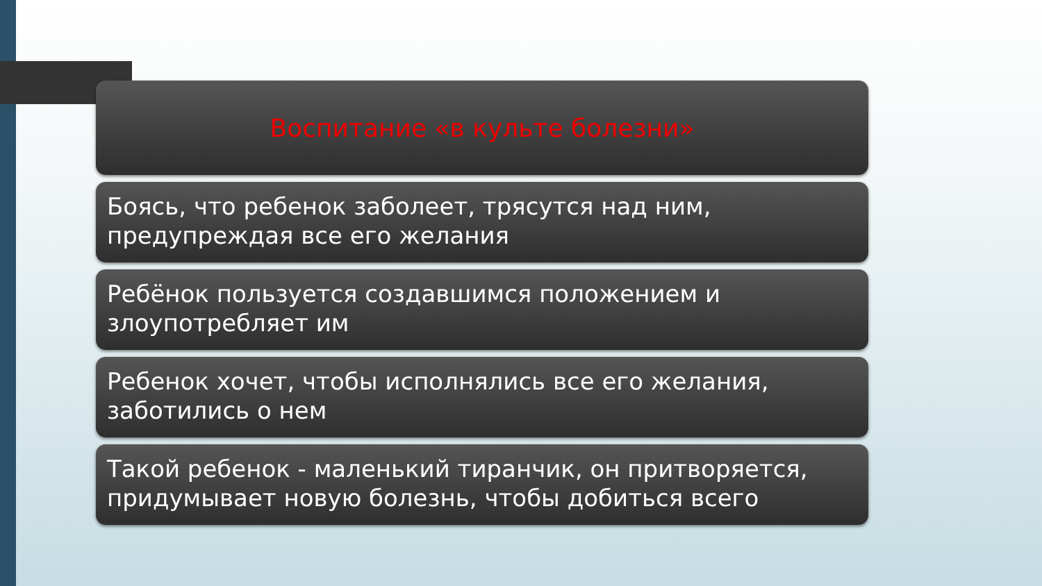Воспитание «в культе болезни»
Боясь, что ребенок заболеет, трясутся над ним, предупреждая все его желания
Ребёнок пользуется создавшимся положением и злоупотребляет им
Ребенок хочет, чтобы исполнялись все его желания, заботились о нем
Такой ребенок - маленький тиранчик, он притворяется, придумывает новую болезнь, чтобы добиться всего